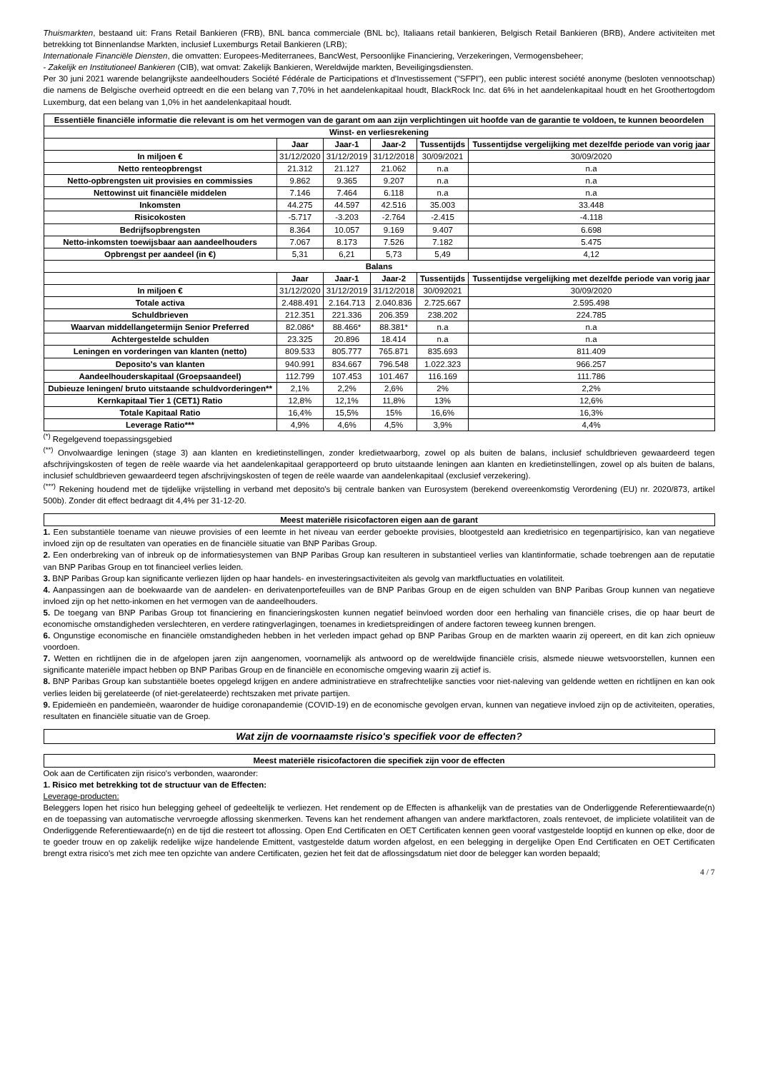Thuismarkten, bestaand uit: Frans Retail Bankieren (FRB), BNL banca commerciale (BNL bc), Italiaans retail bankieren, Belgisch Retail Bankieren (BRB), Andere activiteiten met betrekking tot Binnenlandse Markten, inclusief Luxemburgs Retail Bankieren (LRB);
Internationale Financiële Diensten, die omvatten: Europees-Mediterranees, BancWest, Persoonlijke Financiering, Verzekeringen, Vermogensbeheer;
- Zakelijk en Institutioneel Bankieren (CIB), wat omvat: Zakelijk Bankieren, Wereldwijde markten, Beveiligingsdiensten.
Per 30 juni 2021 warende belangrijkste aandeelhouders Société Fédérale de Participations et d'Investissement ("SFPI"), een public interest société anonyme (besloten vennootschap) die namens de Belgische overheid optreedt en die een belang van 7,70% in het aandelenkapitaal houdt, BlackRock Inc. dat 6% in het aandelenkapitaal houdt en het Groothertogdom Luxemburg, dat een belang van 1,0% in het aandelenkapitaal houdt.
| Essentiële financiële informatie die relevant is om het vermogen van de garant om aan zijn verplichtingen uit hoofde van de garantie te voldoen, te kunnen beoordelen | | | | | |
| --- | --- | --- | --- | --- | --- |
| Winst- en verliesrekening | | | | | |
| | Jaar | Jaar-1 | Jaar-2 | Tussentijds | Tussentijdse vergelijking met dezelfde periode van vorig jaar |
| In miljoen € | 31/12/2020 | 31/12/2019 | 31/12/2018 | 30/09/2021 | 30/09/2020 |
| Netto renteopbrengst | 21.312 | 21.127 | 21.062 | n.a | n.a |
| Netto-opbrengsten uit provisies en commissies | 9.862 | 9.365 | 9.207 | n.a | n.a |
| Nettowinst uit financiële middelen | 7.146 | 7.464 | 6.118 | n.a | n.a |
| Inkomsten | 44.275 | 44.597 | 42.516 | 35.003 | 33.448 |
| Risicokosten | -5.717 | -3.203 | -2.764 | -2.415 | -4.118 |
| Bedrijfsopbrengsten | 8.364 | 10.057 | 9.169 | 9.407 | 6.698 |
| Netto-inkomsten toewijsbaar aan aandeelhouders | 7.067 | 8.173 | 7.526 | 7.182 | 5.475 |
| Opbrengst per aandeel (in €) | 5,31 | 6,21 | 5,73 | 5,49 | 4,12 |
| Balans | | | | | |
| | Jaar | Jaar-1 | Jaar-2 | Tussentijds | Tussentijdse vergelijking met dezelfde periode van vorig jaar |
| In miljoen € | 31/12/2020 | 31/12/2019 | 31/12/2018 | 30/092021 | 30/09/2020 |
| Totale activa | 2.488.491 | 2.164.713 | 2.040.836 | 2.725.667 | 2.595.498 |
| Schuldbrieven | 212.351 | 221.336 | 206.359 | 238.202 | 224.785 |
| Waarvan middellangetermijn Senior Preferred | 82.086* | 88.466* | 88.381* | n.a | n.a |
| Achtergestelde schulden | 23.325 | 20.896 | 18.414 | n.a | n.a |
| Leningen en vorderingen van klanten (netto) | 809.533 | 805.777 | 765.871 | 835.693 | 811.409 |
| Deposito's van klanten | 940.991 | 834.667 | 796.548 | 1.022.323 | 966.257 |
| Aandeelhouderskapitaal (Groepsaandeel) | 112.799 | 107.453 | 101.467 | 116.169 | 111.786 |
| Dubieuze leningen/ bruto uitstaande schuldvorderingen** | 2,1% | 2,2% | 2,6% | 2% | 2,2% |
| Kernkapitaal Tier 1 (CET1) Ratio | 12,8% | 12,1% | 11,8% | 13% | 12,6% |
| Totale Kapitaal Ratio | 16,4% | 15,5% | 15% | 16,6% | 16,3% |
| Leverage Ratio*** | 4,9% | 4,6% | 4,5% | 3,9% | 4,4% |
<sup>(*)</sup> Regelgevend toepassingsgebied
<sup>(**)</sup> Onvolwaardige leningen (stage 3) aan klanten en kredietinstellingen, zonder kredietwaarborg, zowel op als buiten de balans, inclusief schuldbrieven gewaardeerd tegen afschrijvingskosten of tegen de reële waarde via het aandelenkapitaal gerapporteerd op bruto uitstaande leningen aan klanten en kredietinstellingen, zowel op als buiten de balans, inclusief schuldbrieven gewaardeerd tegen afschrijvingskosten of tegen de reële waarde van aandelenkapitaal (exclusief verzekering).
<sup>(***)</sup> Rekening houdend met de tijdelijke vrijstelling in verband met deposito's bij centrale banken van Eurosystem (berekend overeenkomstig Verordening (EU) nr. 2020/873, artikel 500b). Zonder dit effect bedraagt dit 4,4% per 31-12-20.
Meest materiële risicofactoren eigen aan de garant
1. Een substantiële toename van nieuwe provisies of een leemte in het niveau van eerder geboekte provisies, blootgesteld aan kredietrisico en tegenpartijrisico, kan van negatieve invloed zijn op de resultaten van operaties en de financiële situatie van BNP Paribas Group.
2. Een onderbreking van of inbreuk op de informatiesystemen van BNP Paribas Group kan resulteren in substantieel verlies van klantinformatie, schade toebrengen aan de reputatie van BNP Paribas Group en tot financieel verlies leiden.
3. BNP Paribas Group kan significante verliezen lijden op haar handels- en investeringsactiviteiten als gevolg van marktfluctuaties en volatiliteit.
4. Aanpassingen aan de boekwaarde van de aandelen- en derivatenportefeuilles van de BNP Paribas Group en de eigen schulden van BNP Paribas Group kunnen van negatieve invloed zijn op het netto-inkomen en het vermogen van de aandeelhouders.
5. De toegang van BNP Paribas Group tot financiering en financieringskosten kunnen negatief beïnvloed worden door een herhaling van financiële crises, die op haar beurt de economische omstandigheden verslechteren, en verdere ratingverlagingen, toenames in kredietspreidingen of andere factoren teweeg kunnen brengen.
6. Ongunstige economische en financiële omstandigheden hebben in het verleden impact gehad op BNP Paribas Group en de markten waarin zij opereert, en dit kan zich opnieuw voordoen.
7. Wetten en richtlijnen die in de afgelopen jaren zijn aangenomen, voornamelijk als antwoord op de wereldwijde financiële crisis, alsmede nieuwe wetsvoorstellen, kunnen een significante materiële impact hebben op BNP Paribas Group en de financiële en economische omgeving waarin zij actief is.
8. BNP Paribas Group kan substantiële boetes opgelegd krijgen en andere administratieve en strafrechtelijke sancties voor niet-naleving van geldende wetten en richtlijnen en kan ook verlies leiden bij gerelateerde (of niet-gerelateerde) rechtszaken met private partijen.
9. Epidemieën en pandemieën, waaronder de huidige coronapandemie (COVID-19) en de economische gevolgen ervan, kunnen van negatieve invloed zijn op de activiteiten, operaties, resultaten en financiële situatie van de Groep.
Wat zijn de voornaamste risico's specifiek voor de effecten?
Meest materiële risicofactoren die specifiek zijn voor de effecten
Ook aan de Certificaten zijn risico's verbonden, waaronder:
1. Risico met betrekking tot de structuur van de Effecten:
Leverage-producten:
Beleggers lopen het risico hun belegging geheel of gedeeltelijk te verliezen. Het rendement op de Effecten is afhankelijk van de prestaties van de Onderliggende Referentiewaarde(n) en de toepassing van automatische vervroegde aflossing skenmerken. Tevens kan het rendement afhangen van andere marktfactoren, zoals rentevoet, de impliciete volatiliteit van de Onderliggende Referentiewaarde(n) en de tijd die resteert tot aflossing. Open End Certificaten en OET Certificaten kennen geen vooraf vastgestelde looptijd en kunnen op elke, door de te goeder trouw en op zakelijk redelijke wijze handelende Emittent, vastgestelde datum worden afgelost, en een belegging in dergelijke Open End Certificaten en OET Certificaten brengt extra risico's met zich mee ten opzichte van andere Certificaten, gezien het feit dat de aflossingsdatum niet door de belegger kan worden bepaald;
4 / 7